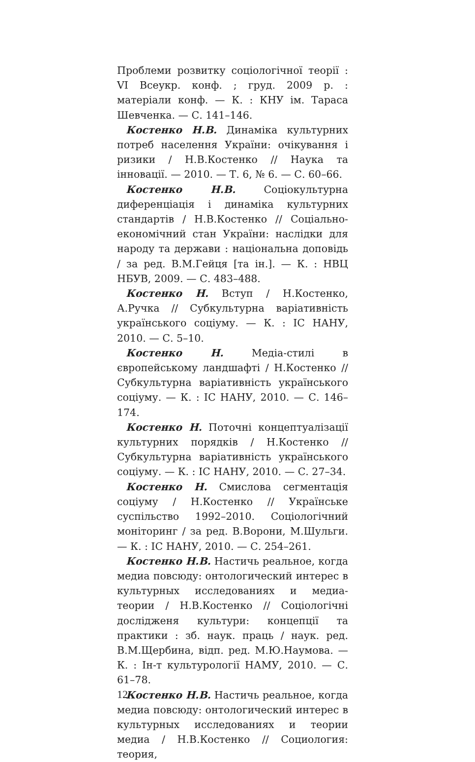Проблеми розвитку соціологічної теорії : VI Всеукр. конф. ; груд. 2009 р. : матеріали конф. — К. : КНУ ім. Тараса Шевченка. — С. 141–146.
Костенко Н.В. Динаміка культурних потреб населення України: очікування і ризики / Н.В.Костенко // Наука та інновації. — 2010. — Т. 6, № 6. — С. 60–66.
Костенко Н.В. Соціокультурна диференціація і динаміка культурних стандартів / Н.В.Костенко // Соціально-економічний стан України: наслідки для народу та держави : національна доповідь / за ред. В.М.Гейця [та ін.]. — К. : НВЦ НБУВ, 2009. — С. 483–488.
Костенко Н. Вступ / Н.Костенко, А.Ручка // Субкультурна варіативність українського соціуму. — К. : ІС НАНУ, 2010. — С. 5–10.
Костенко Н. Медіа-стилі в європейському ландшафті / Н.Костенко // Субкультурна варіативність українського соціуму. — К. : ІС НАНУ, 2010. — С. 146–174.
Костенко Н. Поточні концептуалізації культурних порядків / Н.Костенко // Субкультурна варіативність українського соціуму. — К. : ІС НАНУ, 2010. — С. 27–34.
Костенко Н. Смислова сегментація соціуму / Н.Костенко // Українське суспільство 1992–2010. Соціологічний моніторинг / за ред. В.Ворони, М.Шульги. — К. : ІС НАНУ, 2010. — С. 254–261.
Костенко Н.В. Настичь реальное, когда медиа повсюду: онтологический интерес в культурных исследованиях и медиа-теории / Н.В.Костенко // Соціологічні дослідженя культури: концепції та практики : зб. наук. праць / наук. ред. В.М.Щербина, відп. ред. М.Ю.Наумова. — К. : Ін-т культурології НАМУ, 2010. — С. 61–78.
Костенко Н.В. Настичь реальное, когда медиа повсюду: онтологический интерес в культурных исследованиях и теории медиа / Н.В.Костенко // Социология: теория,
12